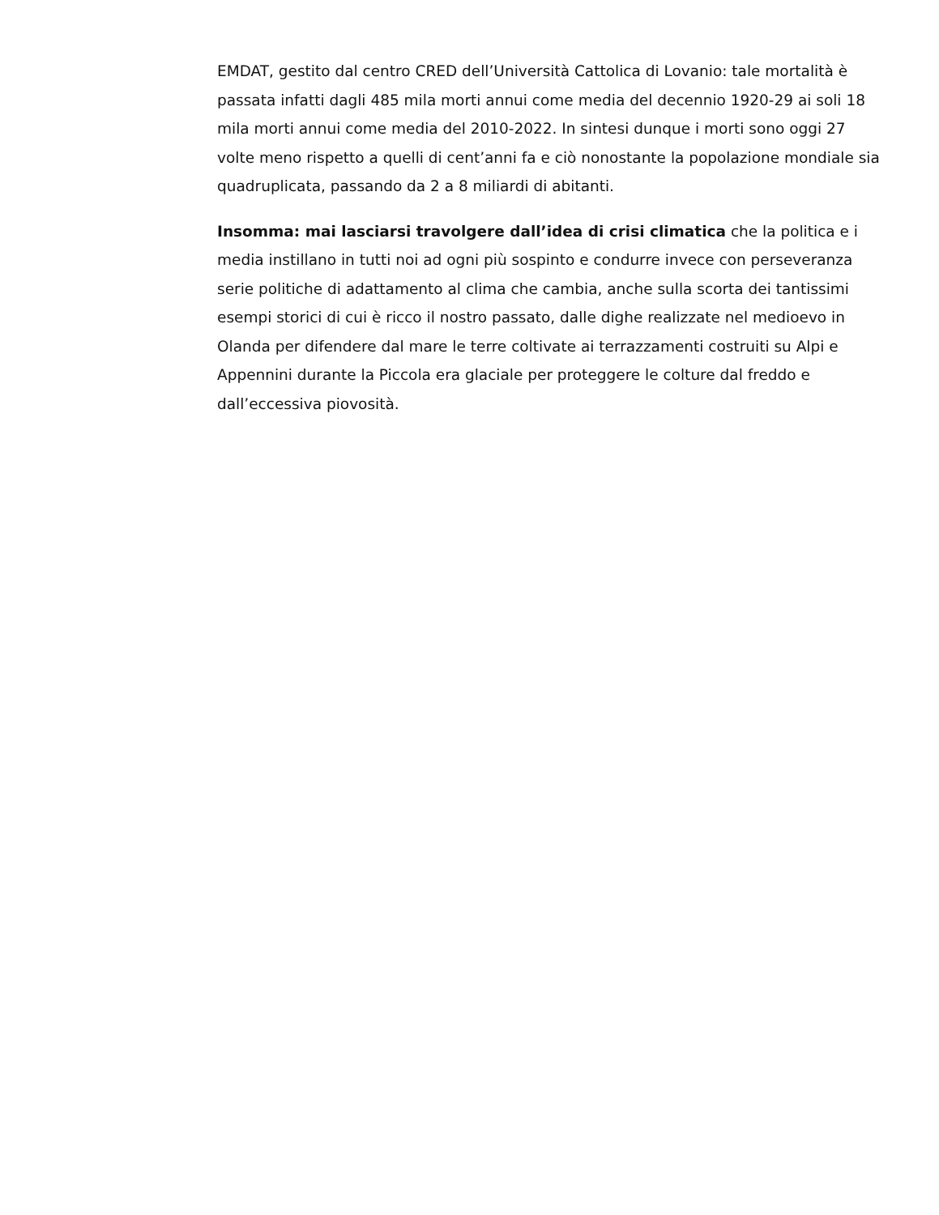EMDAT, gestito dal centro CRED dell’Università Cattolica di Lovanio: tale mortalità è passata infatti dagli 485 mila morti annui come media del decennio 1920-29 ai soli 18 mila morti annui come media del 2010-2022. In sintesi dunque i morti sono oggi 27 volte meno rispetto a quelli di cent’anni fa e ciò nonostante la popolazione mondiale sia quadruplicata, passando da 2 a 8 miliardi di abitanti.
Insomma: mai lasciarsi travolgere dall’idea di crisi climatica che la politica e i media instillano in tutti noi ad ogni più sospinto e condurre invece con perseveranza serie politiche di adattamento al clima che cambia, anche sulla scorta dei tantissimi esempi storici di cui è ricco il nostro passato, dalle dighe realizzate nel medioevo in Olanda per difendere dal mare le terre coltivate ai terrazzamenti costruiti su Alpi e Appennini durante la Piccola era glaciale per proteggere le colture dal freddo e dall’eccessiva piovosità.